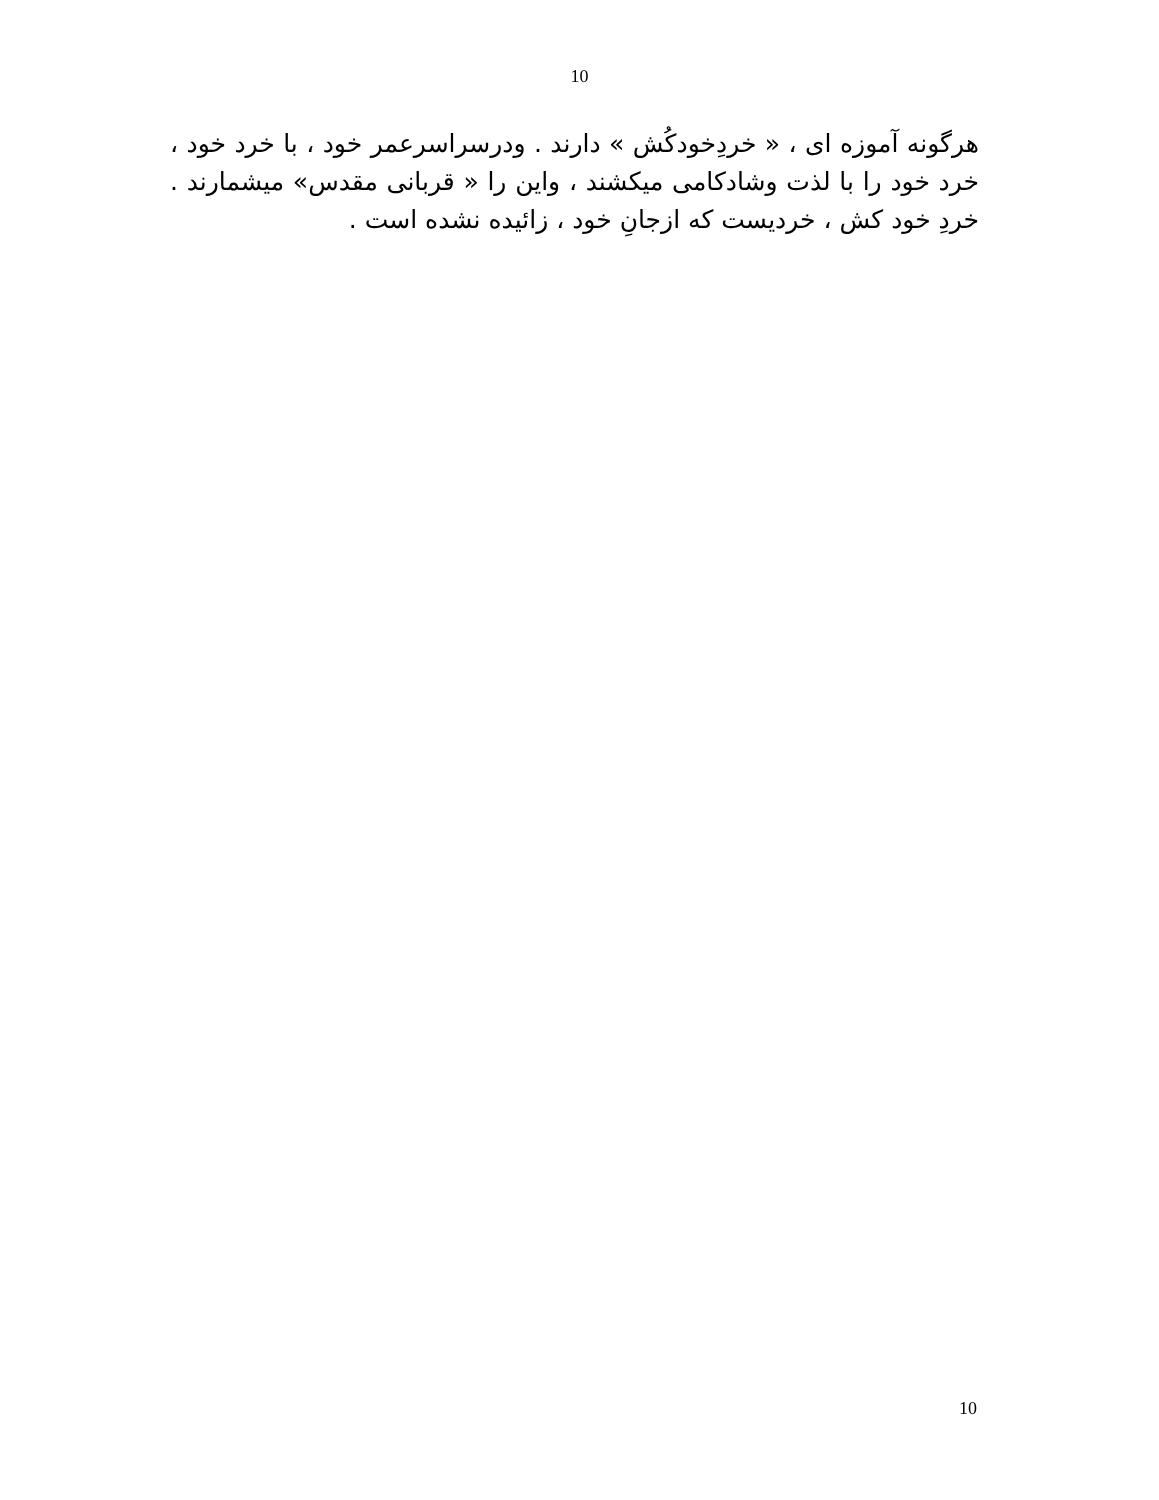10
هرگونه آموزه ای ، « خردِخودکُش » دارند . ودرسراسرعمر خود ، با خرد خود ، خرد خود را با لذت وشادکامی میکشند ، واین را « قربانی مقدس» میشمارند . خردِ خود کش ، خردیست که ازجانِ خود ، زائیده نشده است .
10